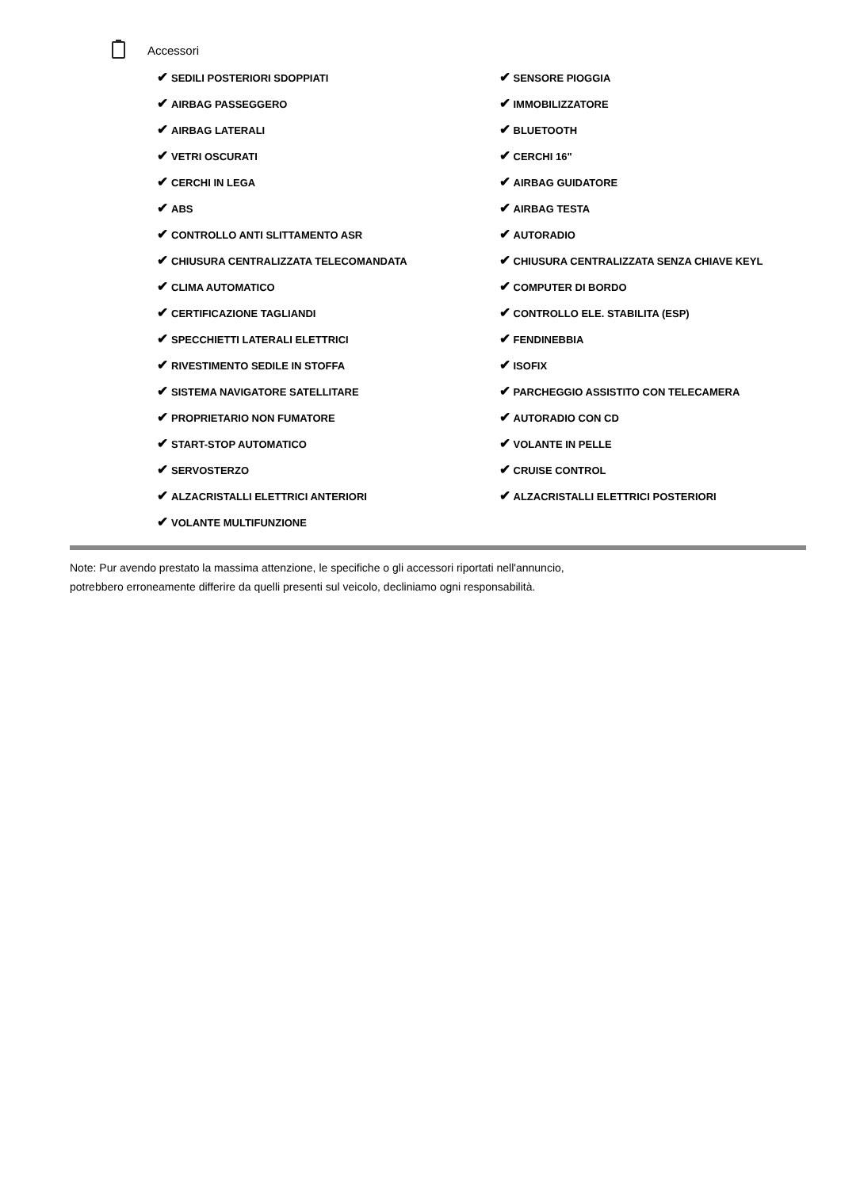Accessori
✔ SEDILI POSTERIORI SDOPPIATI
✔ AIRBAG PASSEGGERO
✔ AIRBAG LATERALI
✔ VETRI OSCURATI
✔ CERCHI IN LEGA
✔ ABS
✔ CONTROLLO ANTI SLITTAMENTO ASR
✔ CHIUSURA CENTRALIZZATA TELECOMANDATA
✔ CLIMA AUTOMATICO
✔ CERTIFICAZIONE TAGLIANDI
✔ SPECCHIETTI LATERALI ELETTRICI
✔ RIVESTIMENTO SEDILE IN STOFFA
✔ SISTEMA NAVIGATORE SATELLITARE
✔ PROPRIETARIO NON FUMATORE
✔ START-STOP AUTOMATICO
✔ SERVOSTERZO
✔ ALZACRISTALLI ELETTRICI ANTERIORI
✔ VOLANTE MULTIFUNZIONE
✔ SENSORE PIOGGIA
✔ IMMOBILIZZATORE
✔ BLUETOOTH
✔ CERCHI 16"
✔ AIRBAG GUIDATORE
✔ AIRBAG TESTA
✔ AUTORADIO
✔ CHIUSURA CENTRALIZZATA SENZA CHIAVE KEYL
✔ COMPUTER DI BORDO
✔ CONTROLLO ELE. STABILITA (ESP)
✔ FENDINEBBIA
✔ ISOFIX
✔ PARCHEGGIO ASSISTITO CON TELECAMERA
✔ AUTORADIO CON CD
✔ VOLANTE IN PELLE
✔ CRUISE CONTROL
✔ ALZACRISTALLI ELETTRICI POSTERIORI
Note: Pur avendo prestato la massima attenzione, le specifiche o gli accessori riportati nell'annuncio,
potrebbero erroneamente differire da quelli presenti sul veicolo, decliniamo ogni responsabilità.